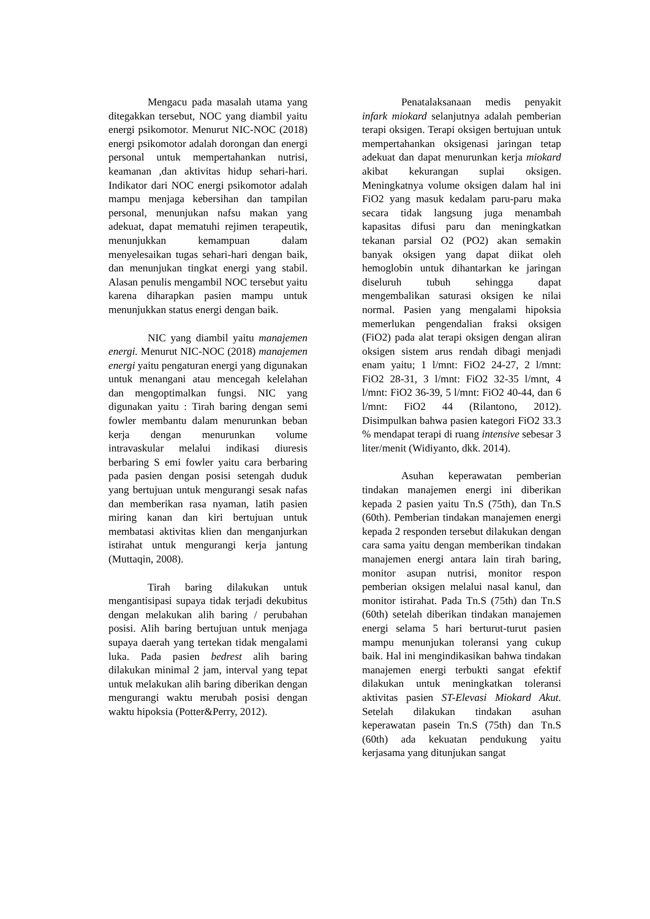Mengacu pada masalah utama yang ditegakkan tersebut, NOC yang diambil yaitu energi psikomotor. Menurut NIC-NOC (2018) energi psikomotor adalah dorongan dan energi personal untuk mempertahankan nutrisi, keamanan ,dan aktivitas hidup sehari-hari. Indikator dari NOC energi psikomotor adalah mampu menjaga kebersihan dan tampilan personal, menunjukan nafsu makan yang adekuat, dapat mematuhi rejimen terapeutik, menunjukkan kemampuan dalam menyelesaikan tugas sehari-hari dengan baik, dan menunjukan tingkat energi yang stabil. Alasan penulis mengambil NOC tersebut yaitu karena diharapkan pasien mampu untuk menunjukkan status energi dengan baik.
NIC yang diambil yaitu manajemen energi. Menurut NIC-NOC (2018) manajemen energi yaitu pengaturan energi yang digunakan untuk menangani atau mencegah kelelahan dan mengoptimalkan fungsi. NIC yang digunakan yaitu : Tirah baring dengan semi fowler membantu dalam menurunkan beban kerja dengan menurunkan volume intravaskular melalui indikasi diuresis berbaring S emi fowler yaitu cara berbaring pada pasien dengan posisi setengah duduk yang bertujuan untuk mengurangi sesak nafas dan memberikan rasa nyaman, latih pasien miring kanan dan kiri bertujuan untuk membatasi aktivitas klien dan menganjurkan istirahat untuk mengurangi kerja jantung (Muttaqin, 2008).
Tirah baring dilakukan untuk mengantisipasi supaya tidak terjadi dekubitus dengan melakukan alih baring / perubahan posisi. Alih baring bertujuan untuk menjaga supaya daerah yang tertekan tidak mengalami luka. Pada pasien bedrest alih baring dilakukan minimal 2 jam, interval yang tepat untuk melakukan alih baring diberikan dengan mengurangi waktu merubah posisi dengan waktu hipoksia (Potter&Perry, 2012).
Penatalaksanaan medis penyakit infark miokard selanjutnya adalah pemberian terapi oksigen. Terapi oksigen bertujuan untuk mempertahankan oksigenasi jaringan tetap adekuat dan dapat menurunkan kerja miokard akibat kekurangan suplai oksigen. Meningkatnya volume oksigen dalam hal ini FiO2 yang masuk kedalam paru-paru maka secara tidak langsung juga menambah kapasitas difusi paru dan meningkatkan tekanan parsial O2 (PO2) akan semakin banyak oksigen yang dapat diikat oleh hemoglobin untuk dihantarkan ke jaringan diseluruh tubuh sehingga dapat mengembalikan saturasi oksigen ke nilai normal. Pasien yang mengalami hipoksia memerlukan pengendalian fraksi oksigen (FiO2) pada alat terapi oksigen dengan aliran oksigen sistem arus rendah dibagi menjadi enam yaitu; 1 l/mnt: FiO2 24-27, 2 l/mnt: FiO2 28-31, 3 l/mnt: FiO2 32-35 l/mnt, 4 l/mnt: FiO2 36-39, 5 l/mnt: FiO2 40-44, dan 6 l/mnt: FiO2 44 (Rilantono, 2012). Disimpulkan bahwa pasien kategori FiO2 33.3 % mendapat terapi di ruang intensive sebesar 3 liter/menit (Widiyanto, dkk. 2014).
Asuhan keperawatan pemberian tindakan manajemen energi ini diberikan kepada 2 pasien yaitu Tn.S (75th), dan Tn.S (60th). Pemberian tindakan manajemen energi kepada 2 responden tersebut dilakukan dengan cara sama yaitu dengan memberikan tindakan manajemen energi antara lain tirah baring, monitor asupan nutrisi, monitor respon pemberian oksigen melalui nasal kanul, dan monitor istirahat. Pada Tn.S (75th) dan Tn.S (60th) setelah diberikan tindakan manajemen energi selama 5 hari berturut-turut pasien mampu menunjukan toleransi yang cukup baik. Hal ini mengindikasikan bahwa tindakan manajemen energi terbukti sangat efektif dilakukan untuk meningkatkan toleransi aktivitas pasien ST-Elevasi Miokard Akut. Setelah dilakukan tindakan asuhan keperawatan pasein Tn.S (75th) dan Tn.S (60th) ada kekuatan pendukung yaitu kerjasama yang ditunjukan sangat